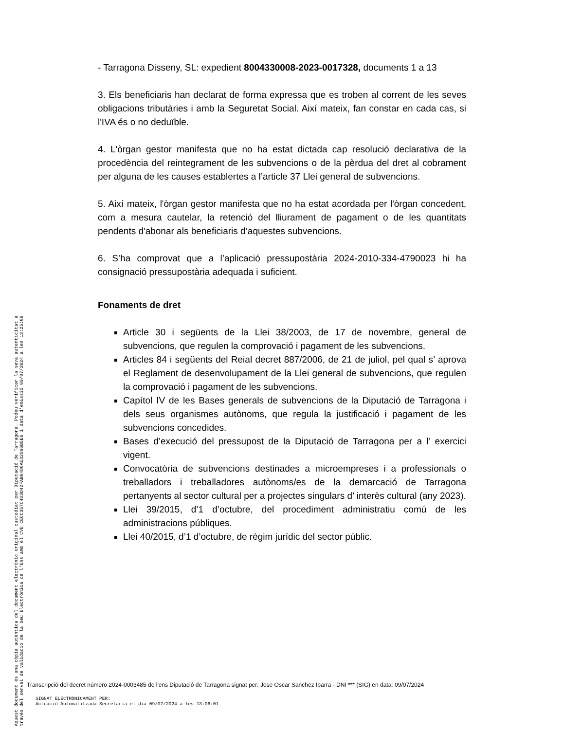- Tarragona Disseny, SL: expedient 8004330008-2023-0017328, documents 1 a 13
3. Els beneficiaris han declarat de forma expressa que es troben al corrent de les seves obligacions tributàries i amb la Seguretat Social. Així mateix, fan constar en cada cas, si l'IVA és o no deduïble.
4. L'òrgan gestor manifesta que no ha estat dictada cap resolució declarativa de la procedència del reintegrament de les subvencions o de la pèrdua del dret al cobrament per alguna de les causes establertes a l’article 37 Llei general de subvencions.
5. Així mateix, l'òrgan gestor manifesta que no ha estat acordada per l'òrgan concedent, com a mesura cautelar, la retenció del lliurament de pagament o de les quantitats pendents d'abonar als beneficiaris d’aquestes subvencions.
6. S’ha comprovat que a l’aplicació pressupostària 2024-2010-334-4790023 hi ha consignació pressupostària adequada i suficient.
Fonaments de dret
Article 30 i següents de la Llei 38/2003, de 17 de novembre, general de subvencions, que regulen la comprovació i pagament de les subvencions.
Articles 84 i següents del Reial decret 887/2006, de 21 de juliol, pel qual s’ aprova el Reglament de desenvolupament de la Llei general de subvencions, que regulen la comprovació i pagament de les subvencions.
Capítol IV de les Bases generals de subvencions de la Diputació de Tarragona i dels seus organismes autònoms, que regula la justificació i pagament de les subvencions concedides.
Bases d’execució del pressupost de la Diputació de Tarragona per a l’ exercici vigent.
Convocatòria de subvencions destinades a microempreses i a professionals o treballadors i treballadores autònoms/es de la demarcació de Tarragona pertanyents al sector cultural per a projectes singulars d’ interès cultural (any 2023).
Llei 39/2015, d’1 d’octubre, del procediment administratiu comú de les administracions públiques.
Llei 40/2015, d’1 d’octubre, de règim jurídic del sector públic.
Aquest document és una còpia autèntica del document electrònic original custodiat per Diputació de Tarragona. Podeu verificar la seva autenticitat a
través del servei de validació de la Seu Electrònica de l'Ens amb el CVE CECC357C403D42FAB0486AE32066B5E6 i data d'emissió 09/07/2024 a les 13:25:09
Transcripció del decret número 2024-0003485 de l'ens Diputació de Tarragona signat per: Jose Oscar Sanchez Ibarra - DNI *** (SIG) en data: 09/07/2024
SIGNAT ELECTRÒNICAMENT PER:
Actuació Automatitzada Secretaria el dia 09/07/2024 a les 13:06:01